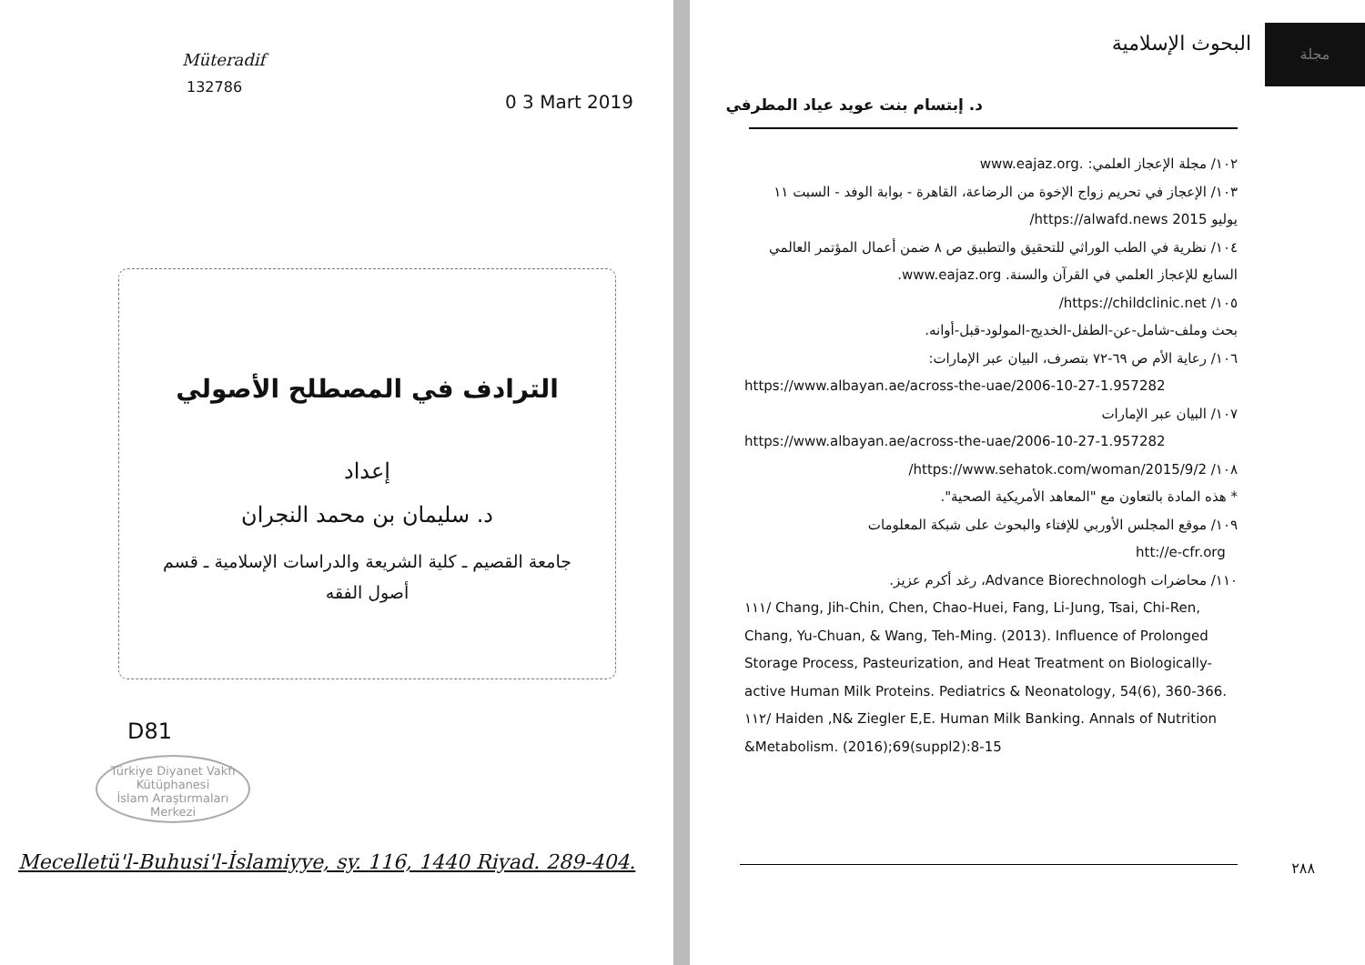Müteradif
132786
0 3 Mart 2019
الترادف في المصطلح الأصولي
إعداد
د. سليمان بن محمد النجران
جامعة القصيم ـ كلية الشريعة والدراسات الإسلامية ـ قسم
أصول الفقه
D81
Türkiye Diyanet Vakfı
Kütüphanesi
İslam Araştırmaları Merkezi
Mecelletü'l-Buhusi'l-İslamiyye, sy. 116, 1440 Riyad. 289-404.
مجلة
البحوث الإسلامية
د. إبتسام بنت عويد عياد المطرفي
١٠٢/ مجلة الإعجاز العلمي: .www.eajaz.org
١٠٣/ الإعجاز في تحريم زواج الإخوة من الرضاعة، القاهرة - بوابة الوفد - السبت ١١ يوليو 2015 https://alwafd.news/
١٠٤/ نظرية في الطب الوراثي للتحقيق والتطبيق ص ٨ ضمن أعمال المؤتمر العالمي السابع للإعجاز العلمي في القرآن والسنة. www.eajaz.org.
١٠٥/ https://childclinic.net/
بحث وملف-شامل-عن-الطفل-الخديج-المولود-قبل-أوانه.
١٠٦/ رعاية الأم ص ٦٩-٧٢ بتصرف، البيان عبر الإمارات:
https://www.albayan.ae/across-the-uae/2006-10-27-1.957282
١٠٧/ البيان عبر الإمارات
https://www.albayan.ae/across-the-uae/2006-10-27-1.957282
١٠٨/ https://www.sehatok.com/woman/2015/9/2/
* هذه المادة بالتعاون مع "المعاهد الأمريكية الصحية".
١٠٩/ موقع المجلس الأوربي للإفتاء والبحوث على شبكة المعلومات
htt://e-cfr.org
١١٠/ محاضرات Advance Biorechnologh، رغد أكرم عزيز.
١١١/ Chang, Jih-Chin, Chen, Chao-Huei, Fang, Li-Jung, Tsai, Chi-Ren, Chang, Yu-Chuan, & Wang, Teh-Ming. (2013). Influence of Prolonged Storage Process, Pasteurization, and Heat Treatment on Biologically-active Human Milk Proteins. Pediatrics & Neonatology, 54(6), 360-366.
١١٢/ Haiden ,N& Ziegler E,E. Human Milk Banking. Annals of Nutrition &Metabolism. (2016);69(suppl2):8-15
٢٨٨